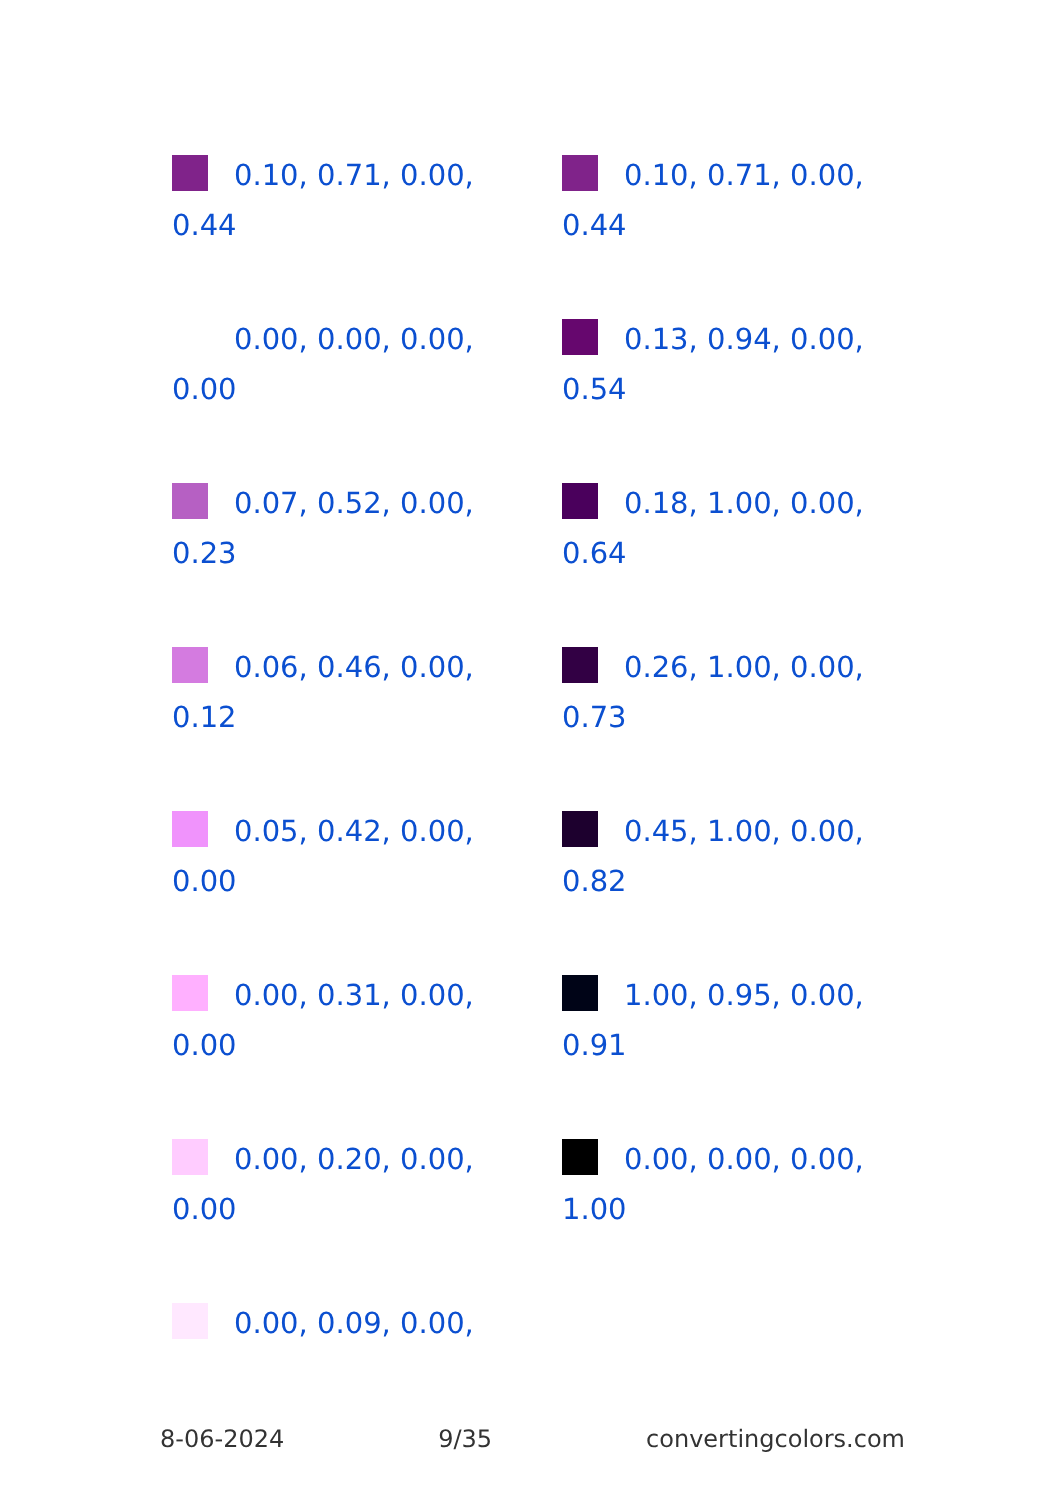0.10, 0.71, 0.00, 0.44
0.10, 0.71, 0.00, 0.44
0.00, 0.00, 0.00, 0.00
0.13, 0.94, 0.00, 0.54
0.07, 0.52, 0.00, 0.23
0.18, 1.00, 0.00, 0.64
0.06, 0.46, 0.00, 0.12
0.26, 1.00, 0.00, 0.73
0.05, 0.42, 0.00, 0.00
0.45, 1.00, 0.00, 0.82
0.00, 0.31, 0.00, 0.00
1.00, 0.95, 0.00, 0.91
0.00, 0.20, 0.00, 0.00
0.00, 0.00, 0.00, 1.00
0.00, 0.09, 0.00,
8-06-2024 9/35 convertingcolors.com